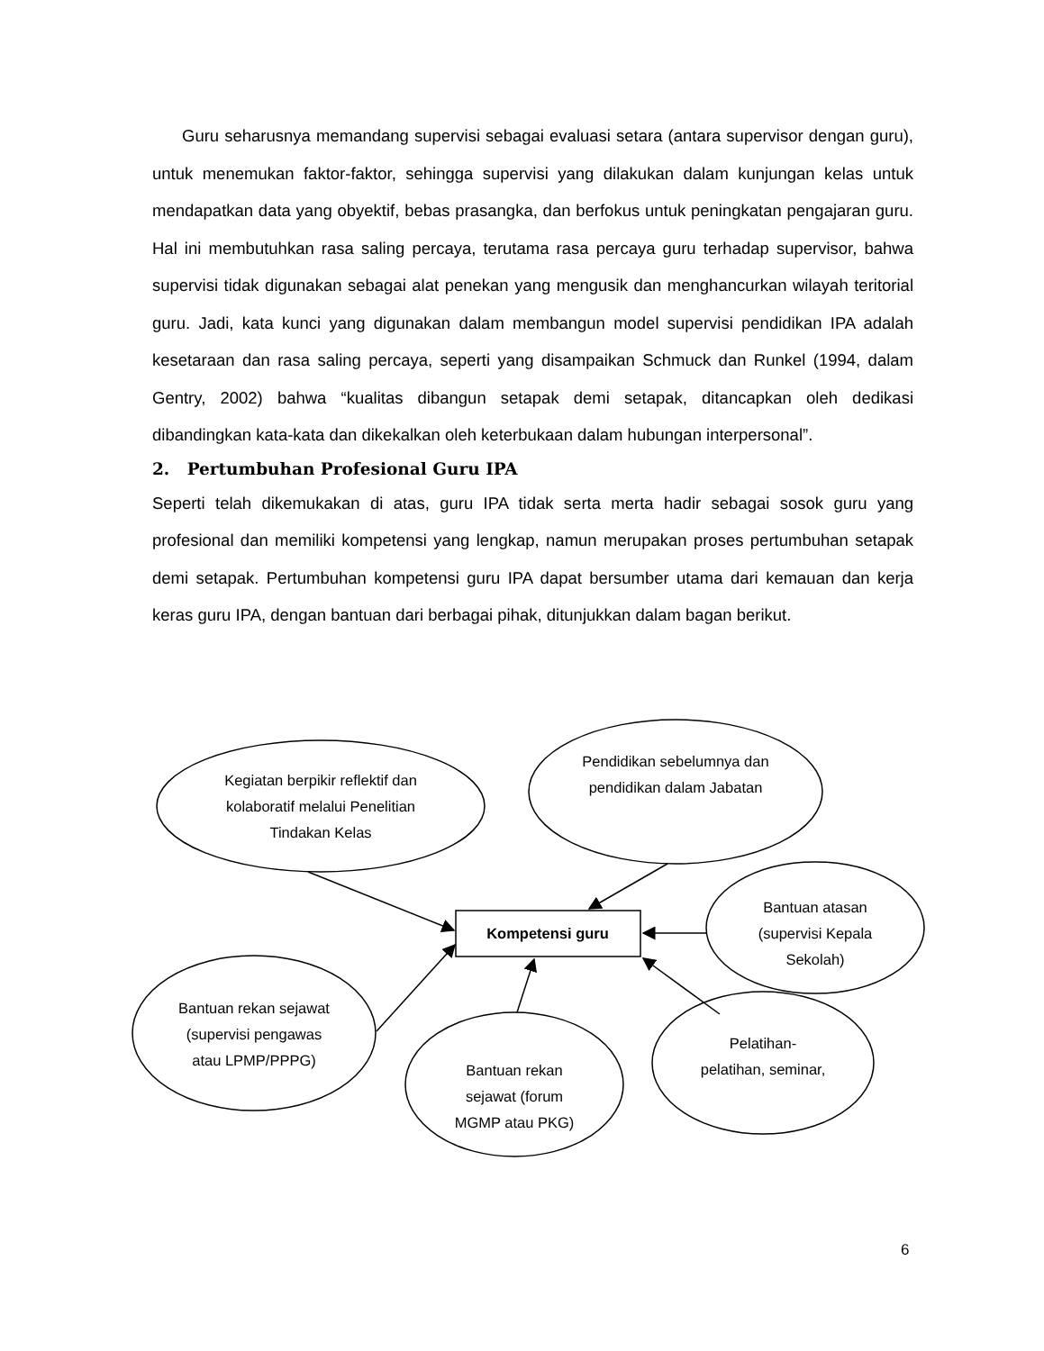Guru seharusnya memandang supervisi sebagai evaluasi setara (antara supervisor dengan guru), untuk menemukan faktor-faktor, sehingga supervisi yang dilakukan dalam kunjungan kelas untuk mendapatkan data yang obyektif, bebas prasangka, dan berfokus untuk peningkatan pengajaran guru. Hal ini membutuhkan rasa saling percaya, terutama rasa percaya guru terhadap supervisor, bahwa supervisi tidak digunakan sebagai alat penekan yang mengusik dan menghancurkan wilayah teritorial guru. Jadi, kata kunci yang digunakan dalam membangun model supervisi pendidikan IPA adalah kesetaraan dan rasa saling percaya, seperti yang disampaikan Schmuck dan Runkel (1994, dalam Gentry, 2002) bahwa “kualitas dibangun setapak demi setapak, ditancapkan oleh dedikasi dibandingkan kata-kata dan dikekalkan oleh keterbukaan dalam hubungan interpersonal”.
2. Pertumbuhan Profesional Guru IPA
Seperti telah dikemukakan di atas, guru IPA tidak serta merta hadir sebagai sosok guru yang profesional dan memiliki kompetensi yang lengkap, namun merupakan proses pertumbuhan setapak demi setapak. Pertumbuhan kompetensi guru IPA dapat bersumber utama dari kemauan dan kerja keras guru IPA, dengan bantuan dari berbagai pihak, ditunjukkan dalam bagan berikut.
Kegiatan berpikir reflektif dan kolaboratif melalui Penelitian Tindakan Kelas
Pendidikan sebelumnya dan pendidikan dalam Jabatan
Bantuan atasan (supervisi Kepala Sekolah)
Kompetensi guru
Bantuan rekan sejawat (supervisi pengawas atau LPMP/PPPG)
Bantuan rekan sejawat (forum MGMP atau PKG)
Pelatihan-pelatihan, seminar,
6